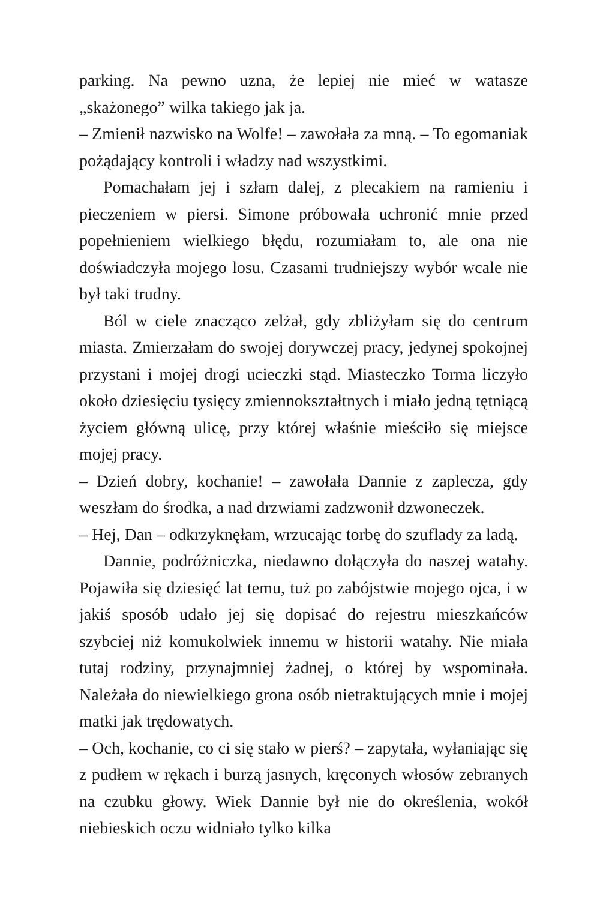parking. Na pewno uzna, że lepiej nie mieć w watasze „skażonego” wilka takiego jak ja.
– Zmienił nazwisko na Wolfe! – zawołała za mną. – To egomaniak pożądający kontroli i władzy nad wszystkimi.
Pomachałam jej i szłam dalej, z plecakiem na ramieniu i pieczeniem w piersi. Simone próbowała uchronić mnie przed popełnieniem wielkiego błędu, rozumiałam to, ale ona nie doświadczyła mojego losu. Czasami trudniejszy wybór wcale nie był taki trudny.
Ból w ciele znacząco zelżał, gdy zbliżyłam się do centrum miasta. Zmierzałam do swojej dorywczej pracy, jedynej spokojnej przystani i mojej drogi ucieczki stąd. Miasteczko Torma liczyło około dziesięciu tysięcy zmiennokształtnych i miało jedną tętniącą życiem główną ulicę, przy której właśnie mieściło się miejsce mojej pracy.
– Dzień dobry, kochanie! – zawołała Dannie z zaplecza, gdy weszłam do środka, a nad drzwiami zadzwonił dzwoneczek.
– Hej, Dan – odkrzyknęłam, wrzucając torbę do szuflady za ladą.
Dannie, podróżniczka, niedawno dołączyła do naszej watahy. Pojawiła się dziesięć lat temu, tuż po zabójstwie mojego ojca, i w jakiś sposób udało jej się dopisać do rejestru mieszkańców szybciej niż komukolwiek innemu w historii watahy. Nie miała tutaj rodziny, przynajmniej żadnej, o której by wspominała. Należała do niewielkiego grona osób nietraktujących mnie i mojej matki jak trędowatych.
– Och, kochanie, co ci się stało w pierś? – zapytała, wyłaniając się z pudłem w rękach i burzą jasnych, kręconych włosów zebranych na czubku głowy. Wiek Dannie był nie do określenia, wokół niebieskich oczu widniało tylko kilka